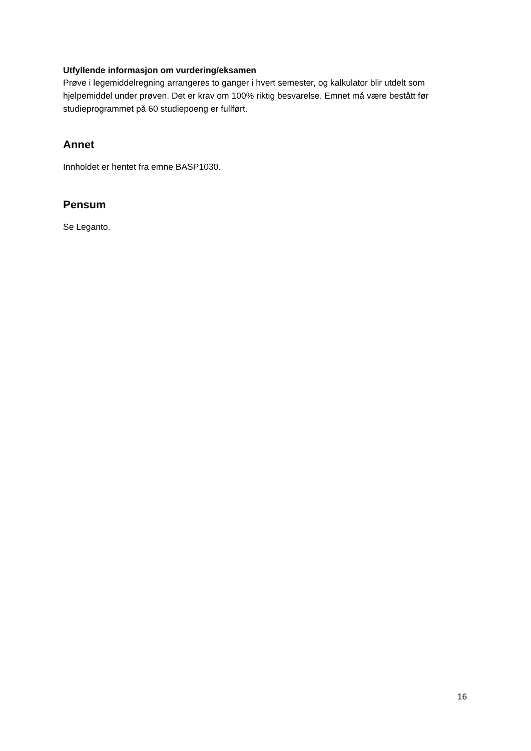Utfyllende informasjon om vurdering/eksamen
Prøve i legemiddelregning arrangeres to ganger i hvert semester, og kalkulator blir utdelt som hjelpemiddel under prøven. Det er krav om 100% riktig besvarelse. Emnet må være bestått før studieprogrammet på 60 studiepoeng er fullført.
Annet
Innholdet er hentet fra emne BASP1030.
Pensum
Se Leganto.
16